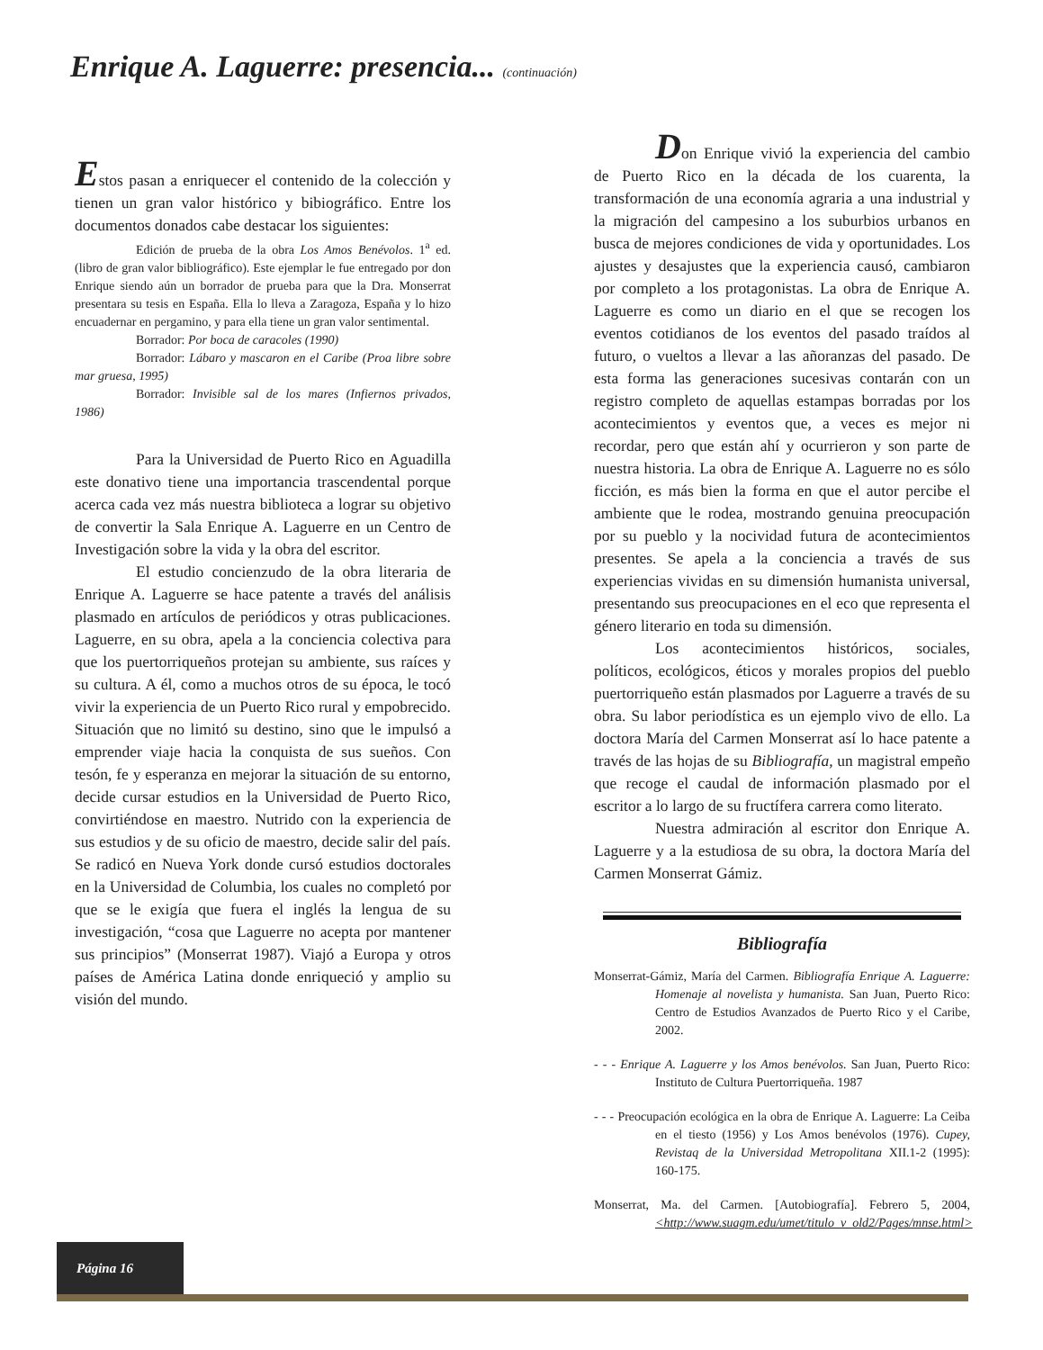Enrique A. Laguerre: presencia... (continuación)
Estos pasan a enriquecer el contenido de la colección y tienen un gran valor histórico y bibiográfico. Entre los documentos donados cabe destacar los siguientes:
Edición de prueba de la obra Los Amos Benévolos. 1<sup>a</sup> ed. (libro de gran valor bibliográfico). Este ejemplar le fue entregado por don Enrique siendo aún un borrador de prueba para que la Dra. Monserrat presentara su tesis en España. Ella lo lleva a Zaragoza, España y lo hizo encuadernar en pergamino, y para ella tiene un gran valor sentimental.
Borrador: Por boca de caracoles (1990)
Borrador: Lábaro y mascaron en el Caribe (Proa libre sobre mar gruesa, 1995)
Borrador: Invisible sal de los mares (Infiernos privados, 1986)
Para la Universidad de Puerto Rico en Aguadilla este donativo tiene una importancia trascendental porque acerca cada vez más nuestra biblioteca a lograr su objetivo de convertir la Sala Enrique A. Laguerre en un Centro de Investigación sobre la vida y la obra del escritor.
El estudio concienzudo de la obra literaria de Enrique A. Laguerre se hace patente a través del análisis plasmado en artículos de periódicos y otras publicaciones. Laguerre, en su obra, apela a la conciencia colectiva para que los puertorriqueños protejan su ambiente, sus raíces y su cultura. A él, como a muchos otros de su época, le tocó vivir la experiencia de un Puerto Rico rural y empobrecido. Situación que no limitó su destino, sino que le impulsó a emprender viaje hacia la conquista de sus sueños. Con tesón, fe y esperanza en mejorar la situación de su entorno, decide cursar estudios en la Universidad de Puerto Rico, convirtiéndose en maestro. Nutrido con la experiencia de sus estudios y de su oficio de maestro, decide salir del país. Se radicó en Nueva York donde cursó estudios doctorales en la Universidad de Columbia, los cuales no completó por que se le exigía que fuera el inglés la lengua de su investigación, “cosa que Laguerre no acepta por mantener sus principios” (Monserrat 1987). Viajó a Europa y otros países de América Latina donde enriqueció y amplio su visión del mundo.
Don Enrique vivió la experiencia del cambio de Puerto Rico en la década de los cuarenta, la transformación de una economía agraria a una industrial y la migración del campesino a los suburbios urbanos en busca de mejores condiciones de vida y oportunidades. Los ajustes y desajustes que la experiencia causó, cambiaron por completo a los protagonistas. La obra de Enrique A. Laguerre es como un diario en el que se recogen los eventos cotidianos de los eventos del pasado traídos al futuro, o vueltos a llevar a las añoranzas del pasado. De esta forma las generaciones sucesivas contarán con un registro completo de aquellas estampas borradas por los acontecimientos y eventos que, a veces es mejor ni recordar, pero que están ahí y ocurrieron y son parte de nuestra historia. La obra de Enrique A. Laguerre no es sólo ficción, es más bien la forma en que el autor percibe el ambiente que le rodea, mostrando genuina preocupación por su pueblo y la nocividad futura de acontecimientos presentes. Se apela a la conciencia a través de sus experiencias vividas en su dimensión humanista universal, presentando sus preocupaciones en el eco que representa el género literario en toda su dimensión.
Los acontecimientos históricos, sociales, políticos, ecológicos, éticos y morales propios del pueblo puertorriqueño están plasmados por Laguerre a través de su obra. Su labor periodística es un ejemplo vivo de ello. La doctora María del Carmen Monserrat así lo hace patente a través de las hojas de su Bibliografía, un magistral empeño que recoge el caudal de información plasmado por el escritor a lo largo de su fructífera carrera como literato.
Nuestra admiración al escritor don Enrique A. Laguerre y a la estudiosa de su obra, la doctora María del Carmen Monserrat Gámiz.
Bibliografía
Monserrat-Gámiz, María del Carmen. Bibliografía Enrique A. Laguerre: Homenaje al novelista y humanista. San Juan, Puerto Rico: Centro de Estudios Avanzados de Puerto Rico y el Caribe, 2002.
- - - Enrique A. Laguerre y los Amos benévolos. San Juan, Puerto Rico: Instituto de Cultura Puertorriqueña. 1987
- - - Preocupación ecológica en la obra de Enrique A. Laguerre: La Ceiba en el tiesto (1956) y Los Amos benévolos (1976). Cupey, Revistaq de la Universidad Metropolitana XII.1-2 (1995): 160-175.
Monserrat, Ma. del Carmen. [Autobiografía]. Febrero 5, 2004, <http://www.suagm.edu/umet/titulo_v_old2/Pages/mnse.html>
Página 16